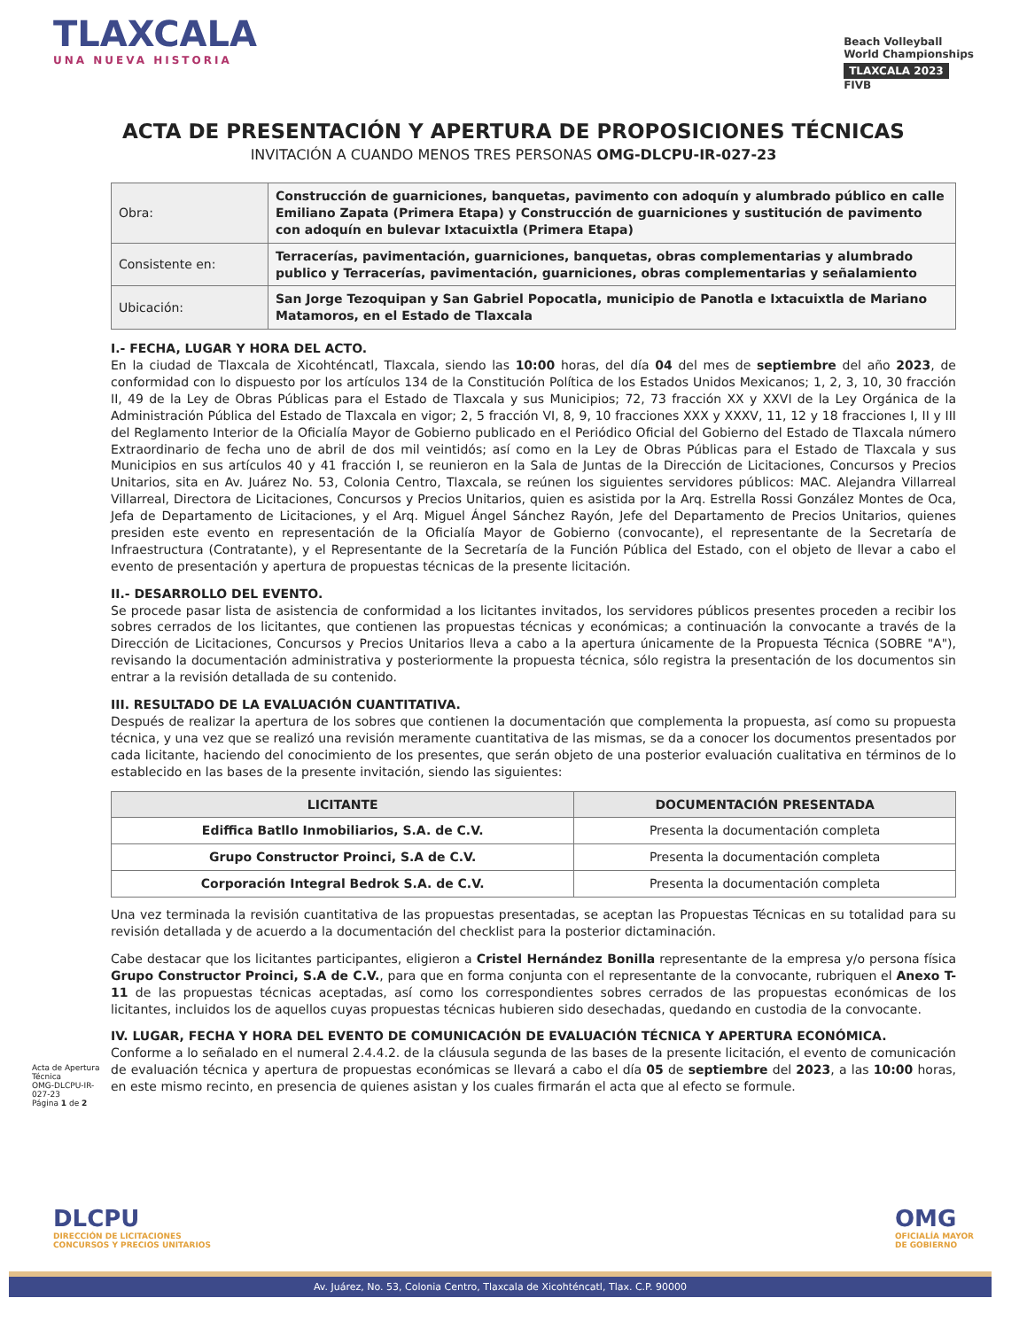TLAXCALA
UNA NUEVA HISTORIA
Beach Volleyball
World Championships
TLAXCALA 2023
FIVB
ACTA DE PRESENTACIÓN Y APERTURA DE PROPOSICIONES TÉCNICAS
INVITACIÓN A CUANDO MENOS TRES PERSONAS OMG-DLCPU-IR-027-23
| Obra: | Construcción de guarniciones, banquetas, pavimento con adoquín y alumbrado público en calle Emiliano Zapata (Primera Etapa) y Construcción de guarniciones y sustitución de pavimento con adoquín en bulevar Ixtacuixtla (Primera Etapa) |
| Consistente en: | Terracerías, pavimentación, guarniciones, banquetas, obras complementarias y alumbrado publico y Terracerías, pavimentación, guarniciones, obras complementarias y señalamiento |
| Ubicación: | San Jorge Tezoquipan y San Gabriel Popocatla, municipio de Panotla e Ixtacuixtla de Mariano Matamoros, en el Estado de Tlaxcala |
I.- FECHA, LUGAR Y HORA DEL ACTO.
En la ciudad de Tlaxcala de Xicohténcatl, Tlaxcala, siendo las 10:00 horas, del día 04 del mes de septiembre del año 2023, de conformidad con lo dispuesto por los artículos 134 de la Constitución Política de los Estados Unidos Mexicanos; 1, 2, 3, 10, 30 fracción II, 49 de la Ley de Obras Públicas para el Estado de Tlaxcala y sus Municipios; 72, 73 fracción XX y XXVI de la Ley Orgánica de la Administración Pública del Estado de Tlaxcala en vigor; 2, 5 fracción VI, 8, 9, 10 fracciones XXX y XXXV, 11, 12 y 18 fracciones I, II y III del Reglamento Interior de la Oficialía Mayor de Gobierno publicado en el Periódico Oficial del Gobierno del Estado de Tlaxcala número Extraordinario de fecha uno de abril de dos mil veintidós; así como en la Ley de Obras Públicas para el Estado de Tlaxcala y sus Municipios en sus artículos 40 y 41 fracción I, se reunieron en la Sala de Juntas de la Dirección de Licitaciones, Concursos y Precios Unitarios, sita en Av. Juárez No. 53, Colonia Centro, Tlaxcala, se reúnen los siguientes servidores públicos: MAC. Alejandra Villarreal Villarreal, Directora de Licitaciones, Concursos y Precios Unitarios, quien es asistida por la Arq. Estrella Rossi González Montes de Oca, Jefa de Departamento de Licitaciones, y el Arq. Miguel Ángel Sánchez Rayón, Jefe del Departamento de Precios Unitarios, quienes presiden este evento en representación de la Oficialía Mayor de Gobierno (convocante), el representante de la Secretaría de Infraestructura (Contratante), y el Representante de la Secretaría de la Función Pública del Estado, con el objeto de llevar a cabo el evento de presentación y apertura de propuestas técnicas de la presente licitación.
II.- DESARROLLO DEL EVENTO.
Se procede pasar lista de asistencia de conformidad a los licitantes invitados, los servidores públicos presentes proceden a recibir los sobres cerrados de los licitantes, que contienen las propuestas técnicas y económicas; a continuación la convocante a través de la Dirección de Licitaciones, Concursos y Precios Unitarios lleva a cabo a la apertura únicamente de la Propuesta Técnica (SOBRE "A"), revisando la documentación administrativa y posteriormente la propuesta técnica, sólo registra la presentación de los documentos sin entrar a la revisión detallada de su contenido.
III. RESULTADO DE LA EVALUACIÓN CUANTITATIVA.
Después de realizar la apertura de los sobres que contienen la documentación que complementa la propuesta, así como su propuesta técnica, y una vez que se realizó una revisión meramente cuantitativa de las mismas, se da a conocer los documentos presentados por cada licitante, haciendo del conocimiento de los presentes, que serán objeto de una posterior evaluación cualitativa en términos de lo establecido en las bases de la presente invitación, siendo las siguientes:
| LICITANTE | DOCUMENTACIÓN PRESENTADA |
| --- | --- |
| Ediffica Batllo Inmobiliarios, S.A. de C.V. | Presenta la documentación completa |
| Grupo Constructor Proinci, S.A de C.V. | Presenta la documentación completa |
| Corporación Integral Bedrok S.A. de C.V. | Presenta la documentación completa |
Una vez terminada la revisión cuantitativa de las propuestas presentadas, se aceptan las Propuestas Técnicas en su totalidad para su revisión detallada y de acuerdo a la documentación del checklist para la posterior dictaminación.
Cabe destacar que los licitantes participantes, eligieron a Cristel Hernández Bonilla representante de la empresa y/o persona física Grupo Constructor Proinci, S.A de C.V., para que en forma conjunta con el representante de la convocante, rubriquen el Anexo T-11 de las propuestas técnicas aceptadas, así como los correspondientes sobres cerrados de las propuestas económicas de los licitantes, incluidos los de aquellos cuyas propuestas técnicas hubieren sido desechadas, quedando en custodia de la convocante.
IV. LUGAR, FECHA Y HORA DEL EVENTO DE COMUNICACIÓN DE EVALUACIÓN TÉCNICA Y APERTURA ECONÓMICA.
Conforme a lo señalado en el numeral 2.4.4.2. de la cláusula segunda de las bases de la presente licitación, el evento de comunicación de evaluación técnica y apertura de propuestas económicas se llevará a cabo el día 05 de septiembre del 2023, a las 10:00 horas, en este mismo recinto, en presencia de quienes asistan y los cuales firmarán el acta que al efecto se formule.
Acta de Apertura Técnica
OMG-DLCPU-IR-027-23
Página 1 de 2
DLCPU
DIRECCIÓN DE LICITACIONES
CONCURSOS Y PRECIOS UNITARIOS
OMG
OFICIALÍA MAYOR
DE GOBIERNO
Av. Juárez, No. 53, Colonia Centro, Tlaxcala de Xicohténcatl, Tlax. C.P. 90000